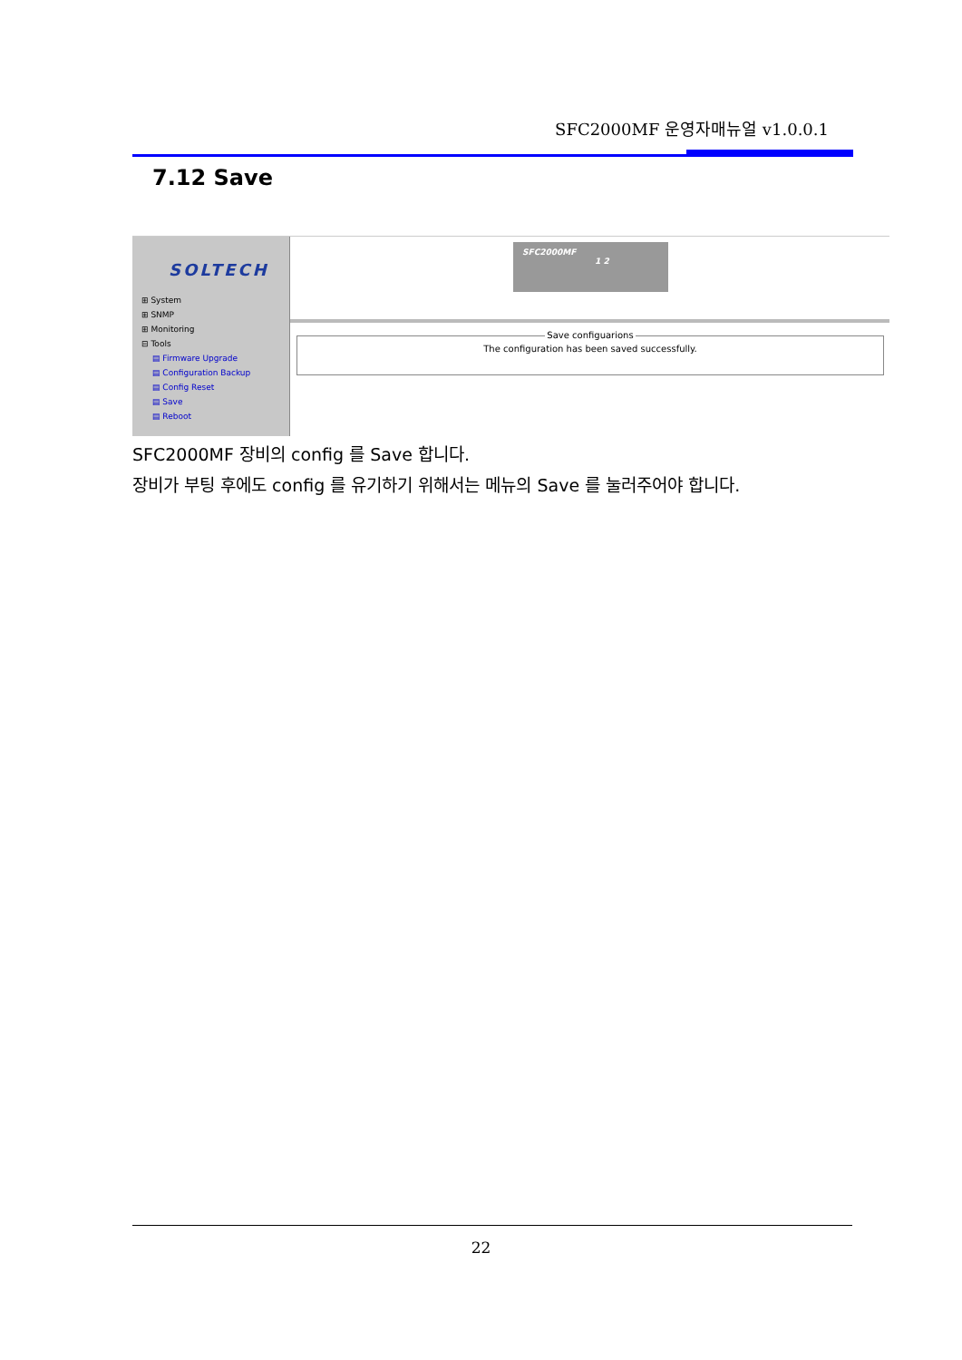SFC2000MF 운영자매뉴얼 v1.0.0.1
7.12 Save
SOLTECH
⊞ System
⊞ SNMP
⊞ Monitoring
⊟ Tools
▤ Firmware Upgrade
▤ Configuration Backup
▤ Config Reset
▤ Save
▤ Reboot
SFC2000MF
1 2
Save configuarions
The configuration has been saved successfully.
SFC2000MF 장비의 config 를 Save 합니다.
장비가 부팅 후에도 config 를 유기하기 위해서는 메뉴의 Save 를 눌러주어야 합니다.
22